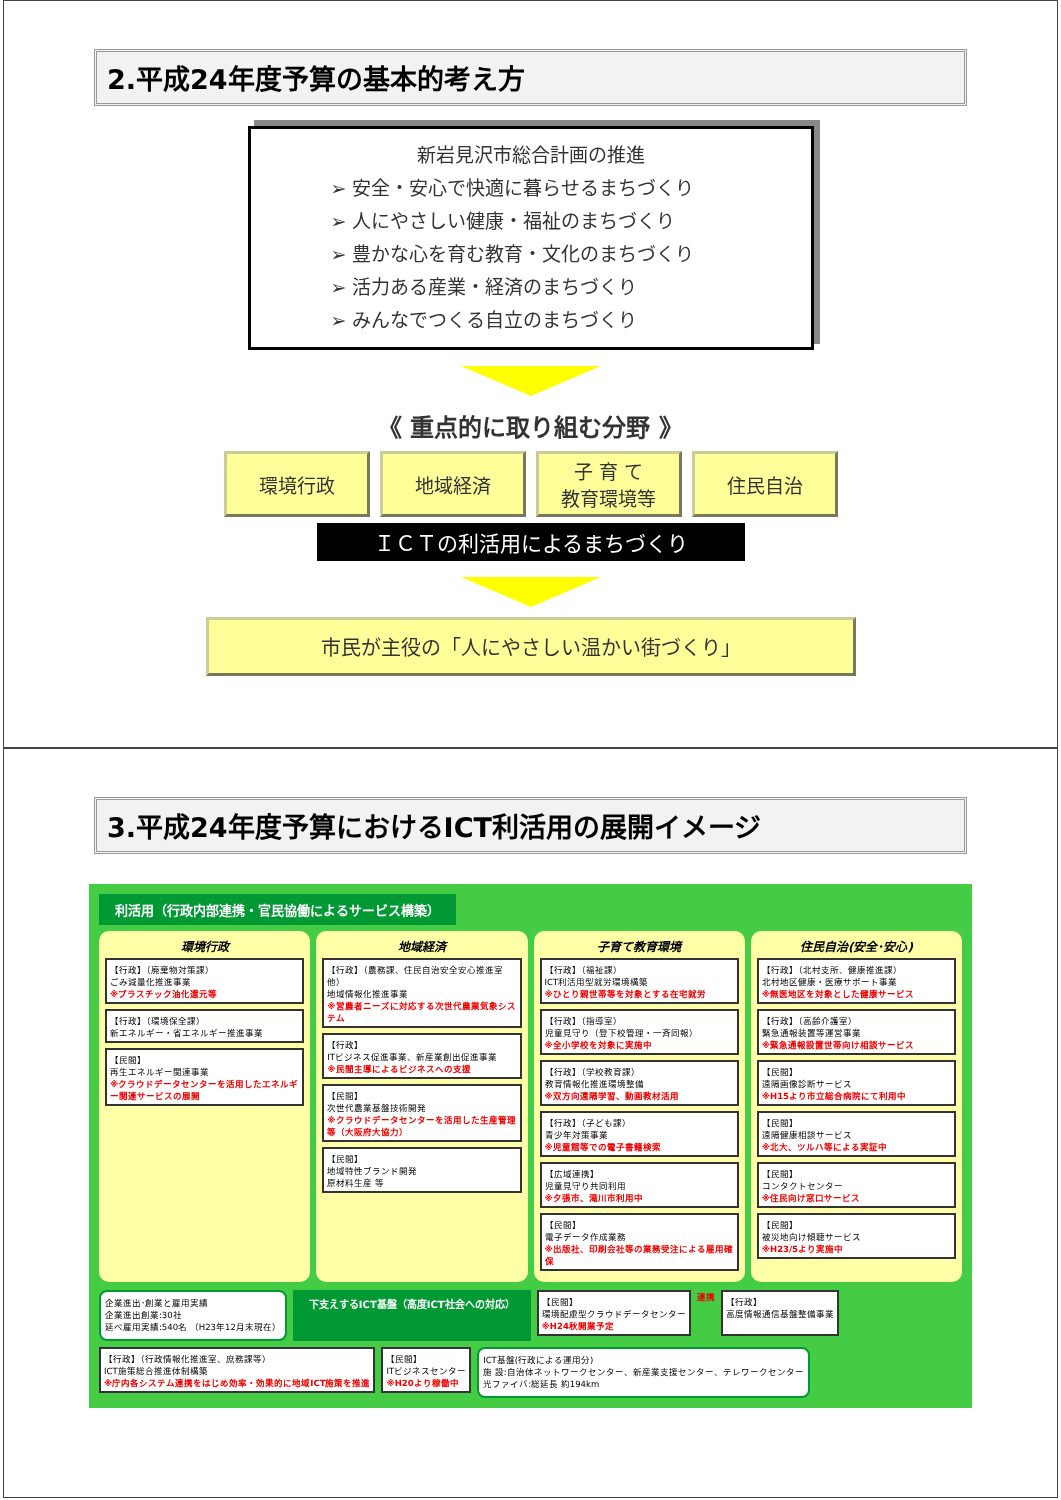2.平成24年度予算の基本的考え方
新岩見沢市総合計画の推進
➢ 安全・安心で快適に暮らせるまちづくり
➢ 人にやさしい健康・福祉のまちづくり
➢ 豊かな心を育む教育・文化のまちづくり
➢ 活力ある産業・経済のまちづくり
➢ みんなでつくる自立のまちづくり
《 重点的に取り組む分野 》
環境行政 地域経済 子 育 て
教育環境等
住民自治
ＩＣＴの利活用によるまちづくり
市民が主役の「人にやさしい温かい街づくり」
3.平成24年度予算におけるICT利活用の展開イメージ
利活用（行政内部連携・官民協働によるサービス構築）
環境行政
【行政】（廃棄物対策課）
ごみ減量化推進事業
※プラスチック油化還元等
【行政】（環境保全課）
新エネルギー・省エネルギー推進事業
【民間】
再生エネルギー関連事業
※クラウドデータセンターを活用したエネルギー関連サービスの展開
地域経済
【行政】（農務課、住民自治安全安心推進室他）
地域情報化推進事業
※営農者ニーズに対応する次世代農業気象システム
【行政】
ITビジネス促進事業、新産業創出促進事業
※民間主導によるビジネスへの支援
【民間】
次世代農業基盤技術開発
※クラウドデータセンターを活用した生産管理等（大阪府大協力）
【民間】
地域特性ブランド開発
原材料生産 等
子育て教育環境
【行政】（福祉課）
ICT利活用型就労環境構築
※ひとり親世帯等を対象とする在宅就労
【行政】（指導室）
児童見守り（登下校管理・一斉同報）
※全小学校を対象に実施中
【行政】（学校教育課）
教育情報化推進環境整備
※双方向遠隔学習、動画教材活用
【行政】（子ども課）
青少年対策事業
※児童館等での電子書籍検索
【広域連携】
児童見守り共同利用
※夕張市、滝川市利用中
【民間】
電子データ作成業務
※出版社、印刷会社等の業務受注による雇用確保
住民自治(安全･安心)
【行政】（北村支所、健康推進課）
北村地区健康・医療サポート事業
※無医地区を対象とした健康サービス
【行政】（高齢介護室）
緊急通報装置等運営事業
※緊急通報設置世帯向け相談サービス
【民間】
遠隔画像診断サービス
※H15より市立総合病院にて利用中
【民間】
遠隔健康相談サービス
※北大、ツルハ等による実証中
【民間】
コンタクトセンター
※住民向け窓口サービス
【民間】
被災地向け傾聴サービス
※H23/5より実施中
企業進出･創業と雇用実績
企業進出創業:30社
延べ雇用実績:540名 （H23年12月末現在）
下支えするICT基盤（高度ICT社会への対応）
【民間】
環境配慮型クラウドデータセンター
※H24秋開業予定
連携
【行政】
高度情報通信基盤整備事業
【行政】（行政情報化推進室、庶務課等）
ICT施策総合推進体制構築
※庁内各システム連携をはじめ効率・効果的に地域ICT施策を推進
【民間】
ITビジネスセンター
※H20より稼働中
ICT基盤(行政による運用分)
施 設:自治体ネットワークセンター、新産業支援センター、テレワークセンター
光ファイバ:総延長 約194km